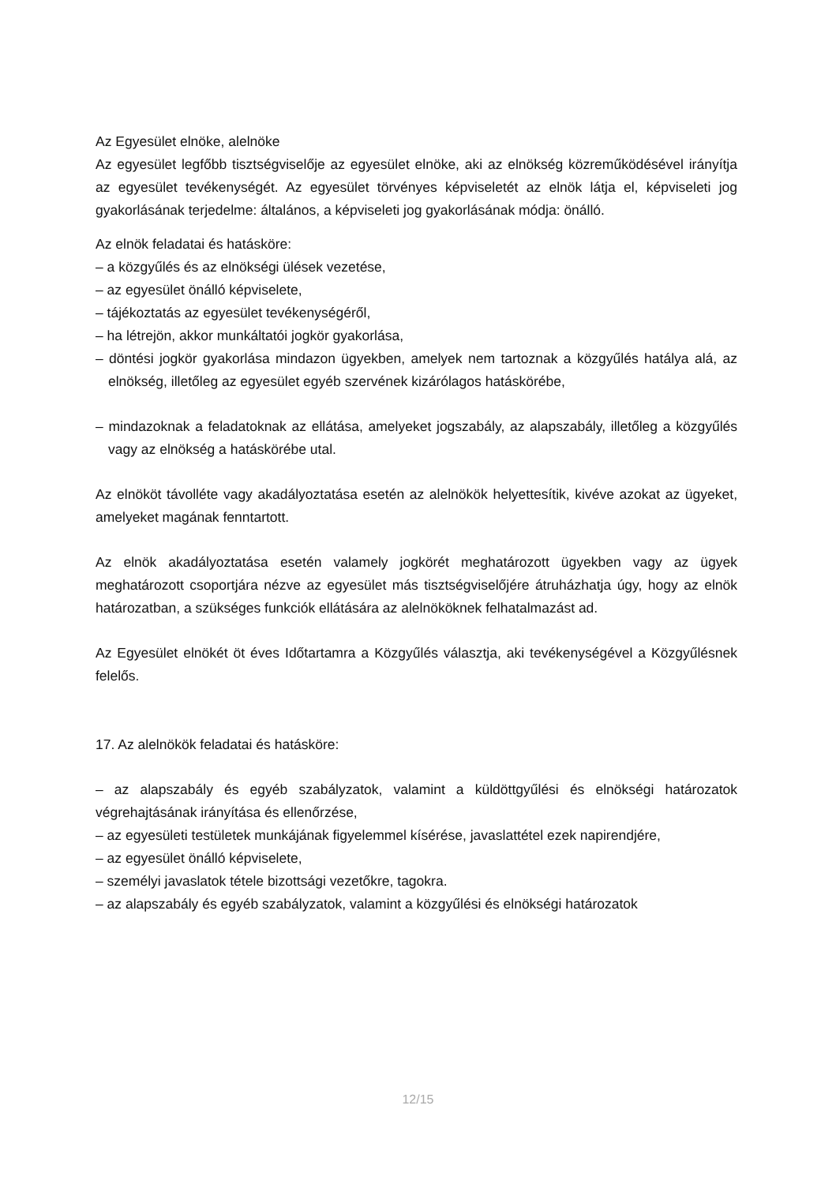Az Egyesület elnöke, alelnöke
Az egyesület legfőbb tisztségviselője az egyesület elnöke, aki az elnökség közreműködésével irányítja az egyesület tevékenységét. Az egyesület törvényes képviseletét az elnök látja el, képviseleti jog gyakorlásának terjedelme: általános, a képviseleti jog gyakorlásának módja: önálló.
Az elnök feladatai és hatásköre:
– a közgyűlés és az elnökségi ülések vezetése,
– az egyesület önálló képviselete,
– tájékoztatás az egyesület tevékenységéről,
– ha létrejön, akkor munkáltatói jogkör gyakorlása,
– döntési jogkör gyakorlása mindazon ügyekben, amelyek nem tartoznak a közgyűlés hatálya alá, az elnökség, illetőleg az egyesület egyéb szervének kizárólagos hatáskörébe,
– mindazoknak a feladatoknak az ellátása, amelyeket jogszabály, az alapszabály, illetőleg a közgyűlés vagy az elnökség a hatáskörébe utal.
Az elnököt távolléte vagy akadályoztatása esetén az alelnökök helyettesítik, kivéve azokat az ügyeket, amelyeket magának fenntartott.
Az elnök akadályoztatása esetén valamely jogkörét meghatározott ügyekben vagy az ügyek meghatározott csoportjára nézve az egyesület más tisztségviselőjére átruházhatja úgy, hogy az elnök határozatban, a szükséges funkciók ellátására az alelnököknek felhatalmazást ad.
Az Egyesület elnökét öt éves Időtartamra a Közgyűlés választja, aki tevékenységével a Közgyűlésnek felelős.
17. Az alelnökök feladatai és hatásköre:
– az alapszabály és egyéb szabályzatok, valamint a küldöttgyűlési és elnökségi határozatok végrehajtásának irányítása és ellenőrzése,
– az egyesületi testületek munkájának figyelemmel kísérése, javaslattétel ezek napirendjére,
– az egyesület önálló képviselete,
– személyi javaslatok tétele bizottsági vezetőkre, tagokra.
– az alapszabály és egyéb szabályzatok, valamint a közgyűlési és elnökségi határozatok
12/15